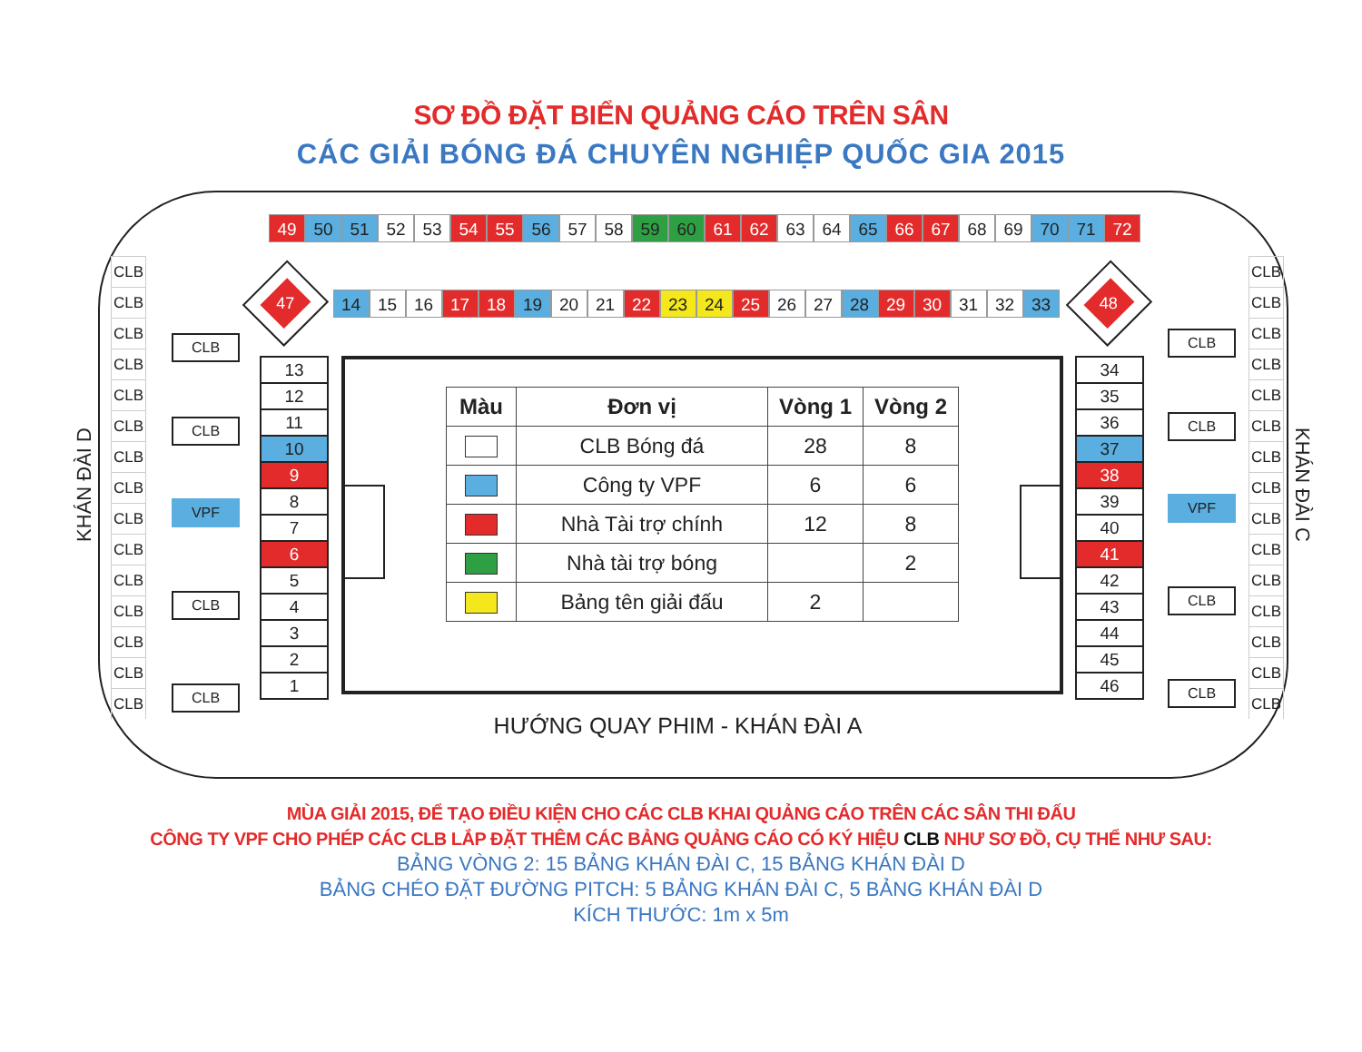SƠ ĐỒ ĐẶT BIỂN QUẢNG CÁO TRÊN SÂN
CÁC GIẢI BÓNG ĐÁ CHUYÊN NGHIỆP QUỐC GIA 2015
KHÁN ĐÀI D
CLB
CLB
CLB
CLB
CLB
CLB
CLB
CLB
CLB
CLB
CLB
CLB
CLB
CLB
CLB
CLB
CLB
VPF
CLB
CLB
49 50 51 52 53 54 55 56 57 58 59 60 61 62 63 64 65 66 67 68 69 70 71 72
47
14 15 16 17 18 19 20 21 22 23 24 25 26 27 28 29 30 31 32 33
48
13
12
11
10
9
8
7
6
5
4
3
2
1
| Màu | Đơn vị | Vòng 1 | Vòng 2 |
| --- | --- | --- | --- |
| | CLB Bóng đá | 28 | 8 |
| | Công ty VPF | 6 | 6 |
| | Nhà Tài trợ chính | 12 | 8 |
| | Nhà tài trợ bóng | | 2 |
| | Bảng tên giải đấu | 2 | |
34
35
36
37
38
39
40
41
42
43
44
45
46
HƯỚNG QUAY PHIM - KHÁN ĐÀI A
CLB
CLB
VPF
CLB
CLB
CLB
CLB
CLB
CLB
CLB
CLB
CLB
CLB
CLB
CLB
CLB
CLB
CLB
CLB
CLB
KHÁN ĐÀI C
MÙA GIẢI 2015, ĐỂ TẠO ĐIỀU KIỆN CHO CÁC CLB KHAI QUẢNG CÁO TRÊN CÁC SÂN THI ĐẤU
CÔNG TY VPF CHO PHÉP CÁC CLB LẮP ĐẶT THÊM CÁC BẢNG QUẢNG CÁO CÓ KÝ HIỆU CLB NHƯ SƠ ĐỒ, CỤ THỂ NHƯ SAU:
BẢNG VÒNG 2: 15 BẢNG KHÁN ĐÀI C, 15 BẢNG KHÁN ĐÀI D
BẢNG CHÉO ĐẶT ĐƯỜNG PITCH: 5 BẢNG KHÁN ĐÀI C, 5 BẢNG KHÁN ĐÀI D
KÍCH THƯỚC: 1m x 5m